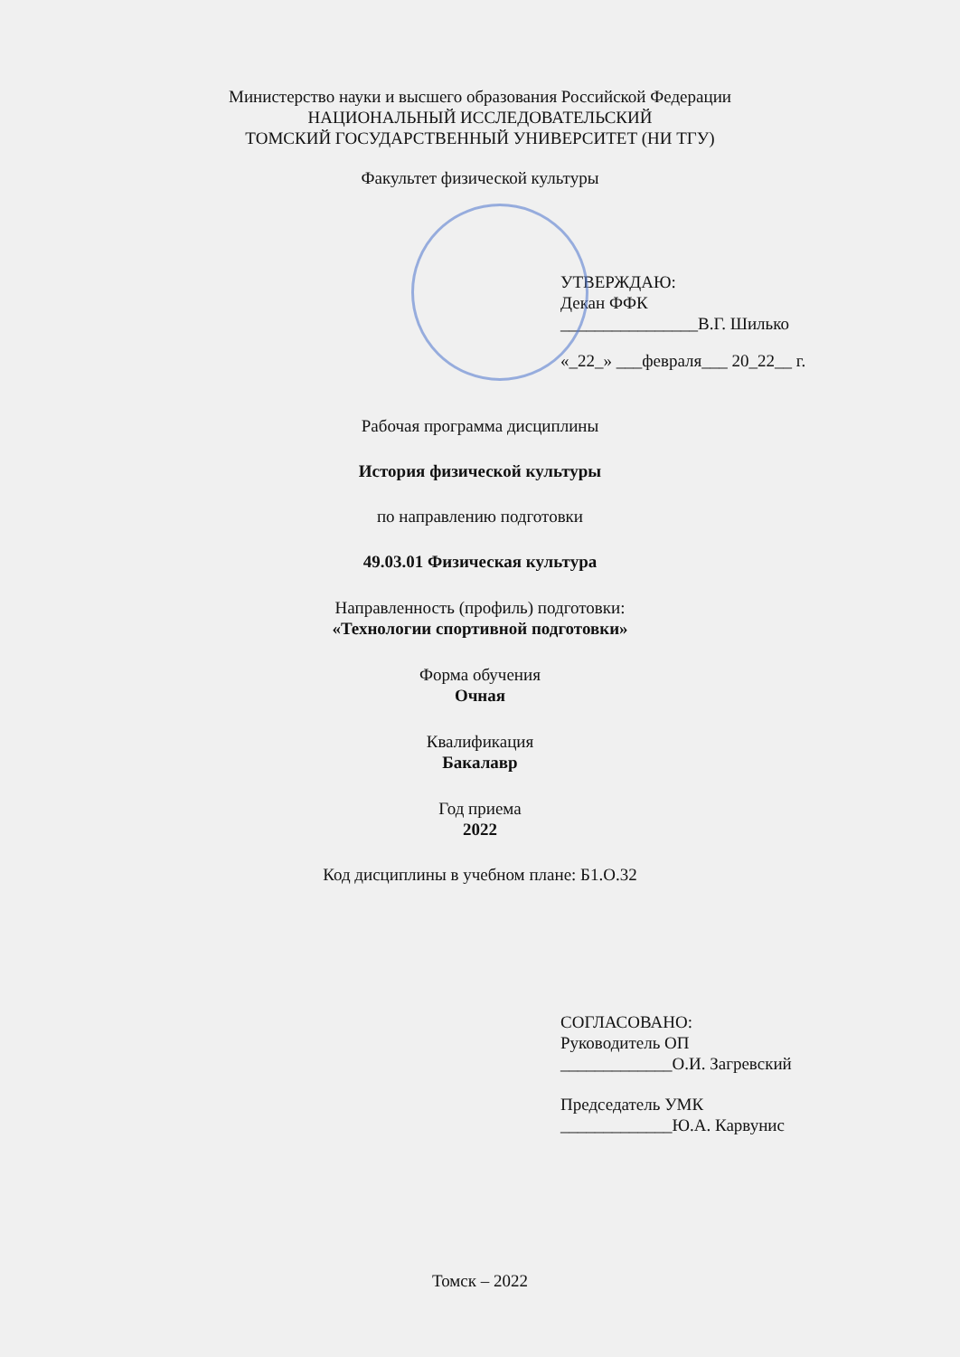Министерство науки и высшего образования Российской Федерации
НАЦИОНАЛЬНЫЙ ИССЛЕДОВАТЕЛЬСКИЙ
ТОМСКИЙ ГОСУДАРСТВЕННЫЙ УНИВЕРСИТЕТ (НИ ТГУ)
Факультет физической культуры
УТВЕРЖДАЮ:
Декан ФФК
________________В.Г. Шилько
«_22_» ___февраля___ 20_22__ г.
Рабочая программа дисциплины
История физической культуры
по направлению подготовки
49.03.01 Физическая культура
Направленность (профиль) подготовки:
«Технологии спортивной подготовки»
Форма обучения
Очная
Квалификация
Бакалавр
Год приема
2022
Код дисциплины в учебном плане: Б1.О.32
СОГЛАСОВАНО:
Руководитель ОП
_____________О.И. Загревский
Председатель УМК
_____________Ю.А. Карвунис
Томск – 2022